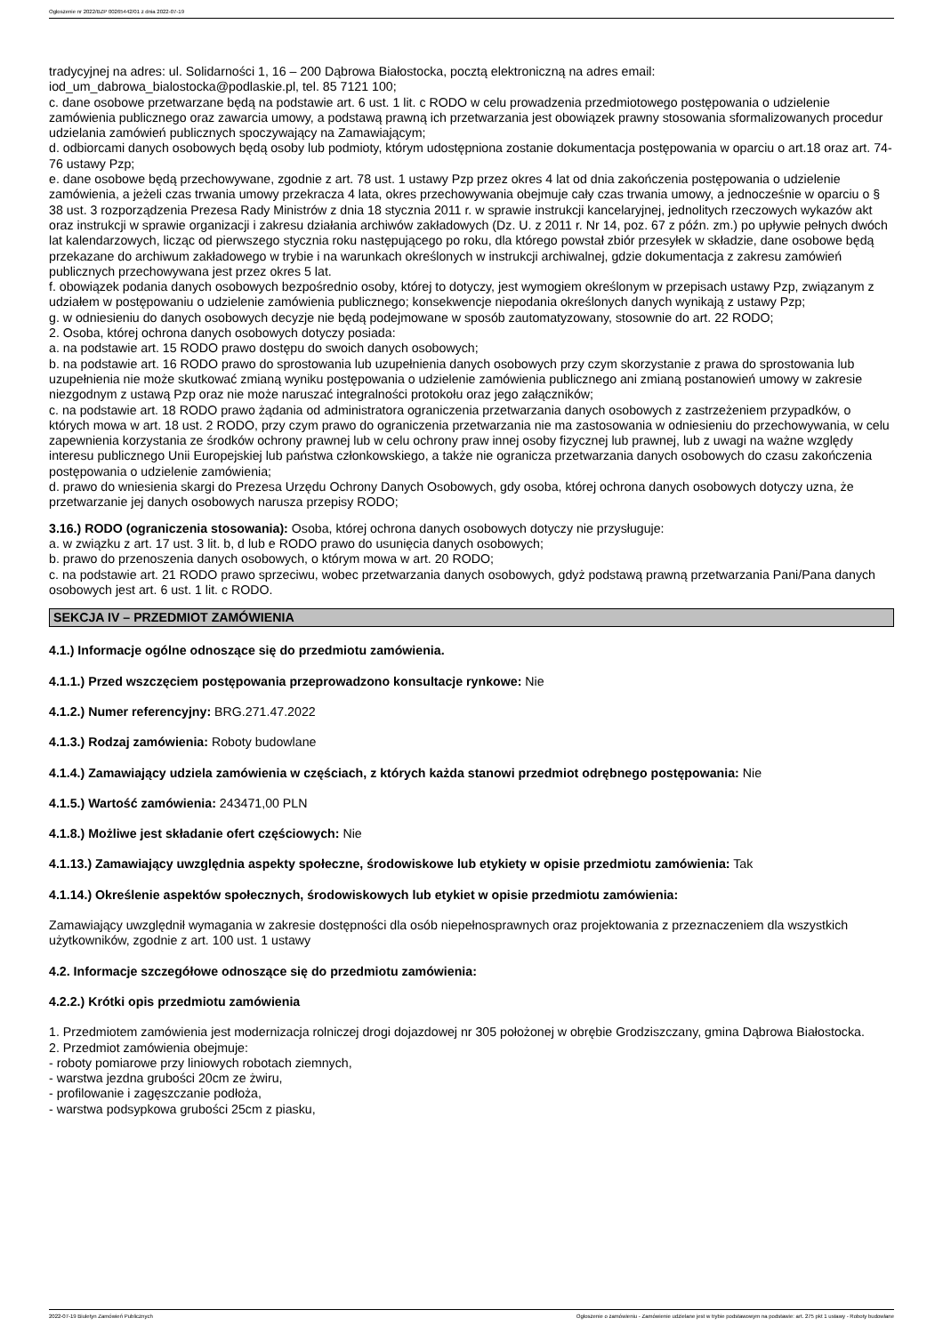Ogłoszenie nr 2022/BZP 00265442/01 z dnia 2022-07-19
tradycyjnej na adres: ul. Solidarności 1, 16 – 200 Dąbrowa Białostocka, pocztą elektroniczną na adres email: iod_um_dabrowa_bialostocka@podlaskie.pl, tel. 85 7121 100;
c. dane osobowe przetwarzane będą na podstawie art. 6 ust. 1 lit. c RODO w celu prowadzenia przedmiotowego postępowania o udzielenie zamówienia publicznego oraz zawarcia umowy, a podstawą prawną ich przetwarzania jest obowiązek prawny stosowania sformalizowanych procedur udzielania zamówień publicznych spoczywający na Zamawiającym;
d. odbiorcami danych osobowych będą osoby lub podmioty, którym udostępniona zostanie dokumentacja postępowania w oparciu o art.18 oraz art. 74-76 ustawy Pzp;
e. dane osobowe będą przechowywane, zgodnie z art. 78 ust. 1 ustawy Pzp przez okres 4 lat od dnia zakończenia postępowania o udzielenie zamówienia, a jeżeli czas trwania umowy przekracza 4 lata, okres przechowywania obejmuje cały czas trwania umowy, a jednocześnie w oparciu o § 38 ust. 3 rozporządzenia Prezesa Rady Ministrów z dnia 18 stycznia 2011 r. w sprawie instrukcji kancelaryjnej, jednolitych rzeczowych wykazów akt oraz instrukcji w sprawie organizacji i zakresu działania archiwów zakładowych (Dz. U. z 2011 r. Nr 14, poz. 67 z późn. zm.) po upływie pełnych dwóch lat kalendarzowych, licząc od pierwszego stycznia roku następującego po roku, dla którego powstał zbiór przesyłek w składzie, dane osobowe będą przekazane do archiwum zakładowego w trybie i na warunkach określonych w instrukcji archiwalnej, gdzie dokumentacja z zakresu zamówień publicznych przechowywana jest przez okres 5 lat.
f. obowiązek podania danych osobowych bezpośrednio osoby, której to dotyczy, jest wymogiem określonym w przepisach ustawy Pzp, związanym z udziałem w postępowaniu o udzielenie zamówienia publicznego; konsekwencje niepodania określonych danych wynikają z ustawy Pzp;
g. w odniesieniu do danych osobowych decyzje nie będą podejmowane w sposób zautomatyzowany, stosownie do art. 22 RODO;
2. Osoba, której ochrona danych osobowych dotyczy posiada:
a. na podstawie art. 15 RODO prawo dostępu do swoich danych osobowych;
b. na podstawie art. 16 RODO prawo do sprostowania lub uzupełnienia danych osobowych przy czym skorzystanie z prawa do sprostowania lub uzupełnienia nie może skutkować zmianą wyniku postępowania o udzielenie zamówienia publicznego ani zmianą postanowień umowy w zakresie niezgodnym z ustawą Pzp oraz nie może naruszać integralności protokołu oraz jego załączników;
c. na podstawie art. 18 RODO prawo żądania od administratora ograniczenia przetwarzania danych osobowych z zastrzeżeniem przypadków, o których mowa w art. 18 ust. 2 RODO, przy czym prawo do ograniczenia przetwarzania nie ma zastosowania w odniesieniu do przechowywania, w celu zapewnienia korzystania ze środków ochrony prawnej lub w celu ochrony praw innej osoby fizycznej lub prawnej, lub z uwagi na ważne względy interesu publicznego Unii Europejskiej lub państwa członkowskiego, a także nie ogranicza przetwarzania danych osobowych do czasu zakończenia postępowania o udzielenie zamówienia;
d. prawo do wniesienia skargi do Prezesa Urzędu Ochrony Danych Osobowych, gdy osoba, której ochrona danych osobowych dotyczy uzna, że przetwarzanie jej danych osobowych narusza przepisy RODO;
3.16.) RODO (ograniczenia stosowania): Osoba, której ochrona danych osobowych dotyczy nie przysługuje:
a. w związku z art. 17 ust. 3 lit. b, d lub e RODO prawo do usunięcia danych osobowych;
b. prawo do przenoszenia danych osobowych, o którym mowa w art. 20 RODO;
c. na podstawie art. 21 RODO prawo sprzeciwu, wobec przetwarzania danych osobowych, gdyż podstawą prawną przetwarzania Pani/Pana danych osobowych jest art. 6 ust. 1 lit. c RODO.
SEKCJA IV – PRZEDMIOT ZAMÓWIENIA
4.1.) Informacje ogólne odnoszące się do przedmiotu zamówienia.
4.1.1.) Przed wszczęciem postępowania przeprowadzono konsultacje rynkowe: Nie
4.1.2.) Numer referencyjny: BRG.271.47.2022
4.1.3.) Rodzaj zamówienia: Roboty budowlane
4.1.4.) Zamawiający udziela zamówienia w częściach, z których każda stanowi przedmiot odrębnego postępowania: Nie
4.1.5.) Wartość zamówienia: 243471,00 PLN
4.1.8.) Możliwe jest składanie ofert częściowych: Nie
4.1.13.) Zamawiający uwzględnia aspekty społeczne, środowiskowe lub etykiety w opisie przedmiotu zamówienia: Tak
4.1.14.) Określenie aspektów społecznych, środowiskowych lub etykiet w opisie przedmiotu zamówienia:
Zamawiający uwzględnił wymagania w zakresie dostępności dla osób niepełnosprawnych oraz projektowania z przeznaczeniem dla wszystkich użytkowników, zgodnie z art. 100 ust. 1 ustawy
4.2. Informacje szczegółowe odnoszące się do przedmiotu zamówienia:
4.2.2.) Krótki opis przedmiotu zamówienia
1. Przedmiotem zamówienia jest modernizacja rolniczej drogi dojazdowej nr 305 położonej w obrębie Grodziszczany, gmina Dąbrowa Białostocka.
2. Przedmiot zamówienia obejmuje:
- roboty pomiarowe przy liniowych robotach ziemnych,
- warstwa jezdna grubości 20cm ze żwiru,
- profilowanie i zagęszczanie podłoża,
- warstwa podsypkowa grubości 25cm z piasku,
2022-07-19 Biuletyn Zamówień Publicznych Ogłoszenie o zamówieniu - Zamówienie udzielane jest w trybie podstawowym na podstawie: art. 275 pkt 1 ustawy - Roboty budowlane